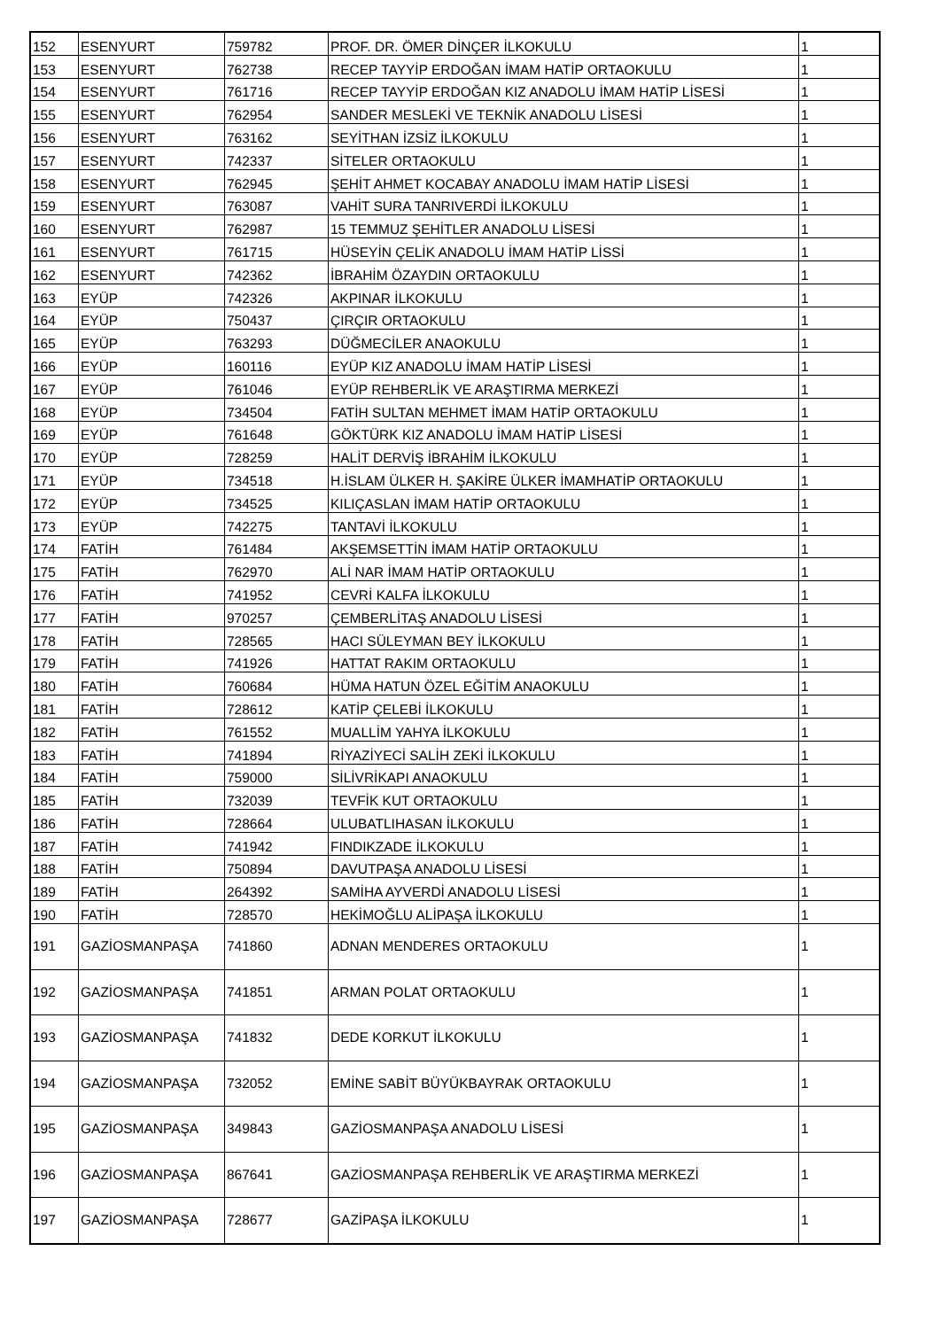| 152 | ESENYURT | 759782 | PROF. DR. ÖMER DİNÇER İLKOKULU | 1 |
| 153 | ESENYURT | 762738 | RECEP TAYYİP ERDOĞAN İMAM HATİP ORTAOKULU | 1 |
| 154 | ESENYURT | 761716 | RECEP TAYYİP ERDOĞAN KIZ ANADOLU İMAM HATİP LİSESİ | 1 |
| 155 | ESENYURT | 762954 | SANDER MESLEKİ VE TEKNİK ANADOLU LİSESİ | 1 |
| 156 | ESENYURT | 763162 | SEYİTHAN İZSİZ İLKOKULU | 1 |
| 157 | ESENYURT | 742337 | SİTELER ORTAOKULU | 1 |
| 158 | ESENYURT | 762945 | ŞEHİT AHMET KOCABAY ANADOLU İMAM HATİP LİSESİ | 1 |
| 159 | ESENYURT | 763087 | VAHİT SURA TANRIVERDİ İLKOKULU | 1 |
| 160 | ESENYURT | 762987 | 15 TEMMUZ ŞEHİTLER ANADOLU LİSESİ | 1 |
| 161 | ESENYURT | 761715 | HÜSEYİN ÇELİK ANADOLU İMAM HATİP LİSSİ | 1 |
| 162 | ESENYURT | 742362 | İBRAHİM ÖZAYDIN ORTAOKULU | 1 |
| 163 | EYÜP | 742326 | AKPINAR İLKOKULU | 1 |
| 164 | EYÜP | 750437 | ÇIRÇIR ORTAOKULU | 1 |
| 165 | EYÜP | 763293 | DÜĞMECİLER ANAOKULU | 1 |
| 166 | EYÜP | 160116 | EYÜP KIZ ANADOLU İMAM HATİP LİSESİ | 1 |
| 167 | EYÜP | 761046 | EYÜP REHBERLİK VE ARAŞTIRMA MERKEZİ | 1 |
| 168 | EYÜP | 734504 | FATİH SULTAN MEHMET İMAM HATİP ORTAOKULU | 1 |
| 169 | EYÜP | 761648 | GÖKTÜRK KIZ ANADOLU İMAM HATİP LİSESİ | 1 |
| 170 | EYÜP | 728259 | HALİT DERVİŞ İBRAHİM İLKOKULU | 1 |
| 171 | EYÜP | 734518 | H.İSLAM ÜLKER H. ŞAKİRE ÜLKER İMAMHATİP ORTAOKULU | 1 |
| 172 | EYÜP | 734525 | KILIÇASLAN İMAM HATİP ORTAOKULU | 1 |
| 173 | EYÜP | 742275 | TANTAVİ İLKOKULU | 1 |
| 174 | FATİH | 761484 | AKŞEMSETTİN İMAM HATİP ORTAOKULU | 1 |
| 175 | FATİH | 762970 | ALİ NAR İMAM HATİP ORTAOKULU | 1 |
| 176 | FATİH | 741952 | CEVRİ KALFA İLKOKULU | 1 |
| 177 | FATİH | 970257 | ÇEMBERLİTAŞ ANADOLU LİSESİ | 1 |
| 178 | FATİH | 728565 | HACI SÜLEYMAN BEY İLKOKULU | 1 |
| 179 | FATİH | 741926 | HATTAT RAKIM ORTAOKULU | 1 |
| 180 | FATİH | 760684 | HÜMA HATUN ÖZEL EĞİTİM ANAOKULU | 1 |
| 181 | FATİH | 728612 | KATİP ÇELEBİ İLKOKULU | 1 |
| 182 | FATİH | 761552 | MUALLİM YAHYA İLKOKULU | 1 |
| 183 | FATİH | 741894 | RİYAZİYECİ SALİH ZEKİ İLKOKULU | 1 |
| 184 | FATİH | 759000 | SİLİVRİKAPI ANAOKULU | 1 |
| 185 | FATİH | 732039 | TEVFİK KUT ORTAOKULU | 1 |
| 186 | FATİH | 728664 | ULUBATLIHASAN İLKOKULU | 1 |
| 187 | FATİH | 741942 | FINDIKZADE İLKOKULU | 1 |
| 188 | FATİH | 750894 | DAVUTPAŞA ANADOLU LİSESİ | 1 |
| 189 | FATİH | 264392 | SAMİHA AYVERDİ ANADOLU LİSESİ | 1 |
| 190 | FATİH | 728570 | HEKİMOĞLU ALİPAŞA İLKOKULU | 1 |
| 191 | GAZİOSMANPAŞA | 741860 | ADNAN MENDERES ORTAOKULU | 1 |
| 192 | GAZİOSMANPAŞA | 741851 | ARMAN POLAT ORTAOKULU | 1 |
| 193 | GAZİOSMANPAŞA | 741832 | DEDE KORKUT İLKOKULU | 1 |
| 194 | GAZİOSMANPAŞA | 732052 | EMİNE SABİT BÜYÜKBAYRAK ORTAOKULU | 1 |
| 195 | GAZİOSMANPAŞA | 349843 | GAZİOSMANPAŞA ANADOLU LİSESİ | 1 |
| 196 | GAZİOSMANPAŞA | 867641 | GAZİOSMANPAŞA REHBERLİK VE ARAŞTIRMA MERKEZİ | 1 |
| 197 | GAZİOSMANPAŞA | 728677 | GAZİPAŞA İLKOKULU | 1 |